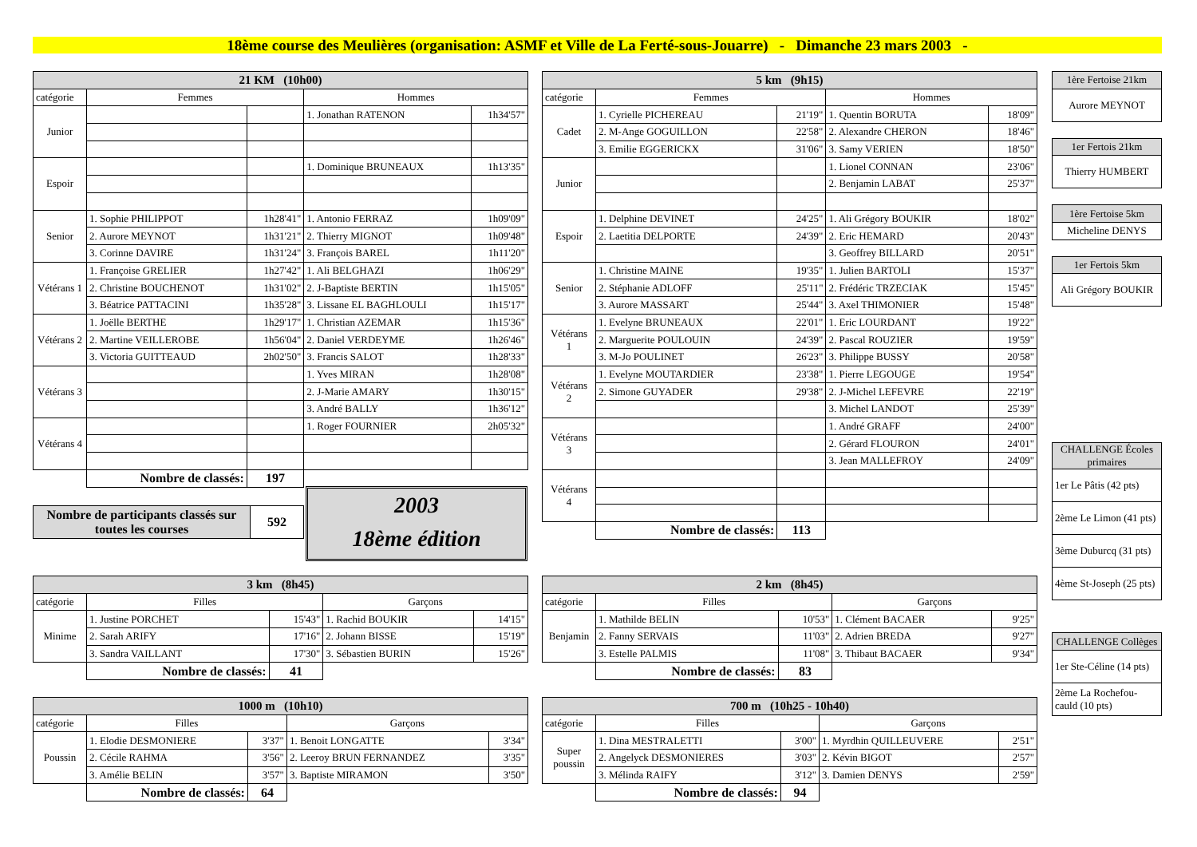18ème course des Meulières (organisation: ASMF et Ville de La Ferté-sous-Jouarre) - Dimanche 23 mars 2003 -
| 21 KM (10h00) | | | | |
| --- | --- | --- | --- | --- |
| catégorie | Femmes | | Hommes | |
| Junior | | | 1. Jonathan RATENON | 1h34'57" |
| Espoir | | | 1. Dominique BRUNEAUX | 1h13'35" |
| Senior | 1. Sophie PHILIPPOT | 1h28'41" | 1. Antonio FERRAZ | 1h09'09" |
| | 2. Aurore MEYNOT | 1h31'21" | 2. Thierry MIGNOT | 1h09'48" |
| | 3. Corinne DAVIRE | 1h31'24" | 3. François BAREL | 1h11'20" |
| Vétérans 1 | 1. Françoise GRELIER | 1h27'42" | 1. Ali BELGHAZI | 1h06'29" |
| | 2. Christine BOUCHENOT | 1h31'02" | 2. J-Baptiste BERTIN | 1h15'05" |
| | 3. Béatrice PATTACINI | 1h35'28" | 3. Lissane EL BAGHLOULI | 1h15'17" |
| Vétérans 2 | 1. Joëlle BERTHE | 1h29'17" | 1. Christian AZEMAR | 1h15'36" |
| | 2. Martine VEILLEROBE | 1h56'04" | 2. Daniel VERDEYME | 1h26'46" |
| | 3. Victoria GUITTEAUD | 2h02'50" | 3. Francis SALOT | 1h28'33" |
| Vétérans 3 | | | 1. Yves MIRAN | 1h28'08" |
| | | | 2. J-Marie AMARY | 1h30'15" |
| | | | 3. André BALLY | 1h36'12" |
| Vétérans 4 | | | 1. Roger FOURNIER | 2h05'32" |
| | Nombre de classés: | 197 | | |
| Nombre de participants classés sur toutes les courses | 592 |
2003
18ème édition
| 5 km (9h15) | | | | |
| --- | --- | --- | --- | --- |
| catégorie | Femmes | | Hommes | |
| Cadet | 1. Cyrielle PICHEREAU | 21'19" | 1. Quentin BORUTA | 18'09" |
| | 2. M-Ange GOGUILLON | 22'58" | 2. Alexandre CHERON | 18'46" |
| | 3. Emilie EGGERICKX | 31'06" | 3. Samy VERIEN | 18'50" |
| Junior | | | 1. Lionel CONNAN | 23'06" |
| | | | 2. Benjamin LABAT | 25'37" |
| Espoir | 1. Delphine DEVINET | 24'25" | 1. Ali Grégory BOUKIR | 18'02" |
| | 2. Laetitia DELPORTE | 24'39" | 2. Eric HEMARD | 20'43" |
| | | | 3. Geoffrey BILLARD | 20'51" |
| Senior | 1. Christine MAINE | 19'35" | 1. Julien BARTOLI | 15'37" |
| | 2. Stéphanie ADLOFF | 25'11" | 2. Frédéric TRZECIAK | 15'45" |
| | 3. Aurore MASSART | 25'44" | 3. Axel THIMONIER | 15'48" |
| Vétérans 1 | 1. Evelyne BRUNEAUX | 22'01" | 1. Eric LOURDANT | 19'22" |
| | 2. Marguerite POULOUIN | 24'39" | 2. Pascal ROUZIER | 19'59" |
| | 3. M-Jo POULINET | 26'23" | 3. Philippe BUSSY | 20'58" |
| Vétérans 2 | 1. Evelyne MOUTARDIER | 23'38" | 1. Pierre LEGOUGE | 19'54" |
| | 2. Simone GUYADER | 29'38" | 2. J-Michel LEFEVRE | 22'19" |
| | | | 3. Michel LANDOT | 25'39" |
| Vétérans 3 | | | 1. André GRAFF | 24'00" |
| | | | 2. Gérard FLOURON | 24'01" |
| | | | 3. Jean MALLEFROY | 24'09" |
| Vétérans 4 | | | | |
| | Nombre de classés: | 113 | | |
| 3 km (8h45) | | | | |
| --- | --- | --- | --- | --- |
| catégorie | Filles | | Garçons | |
| Minime | 1. Justine PORCHET | 15'43" | 1. Rachid BOUKIR | 14'15" |
| | 2. Sarah ARIFY | 17'16" | 2. Johann BISSE | 15'19" |
| | 3. Sandra VAILLANT | 17'30" | 3. Sébastien BURIN | 15'26" |
| | Nombre de classés: | 41 | | |
| 2 km (8h45) | | | | |
| --- | --- | --- | --- | --- |
| catégorie | Filles | | Garçons | |
| Benjamin | 1. Mathilde BELIN | 10'53" | 1. Clément BACAER | 9'25" |
| | 2. Fanny SERVAIS | 11'03" | 2. Adrien BREDA | 9'27" |
| | 3. Estelle PALMIS | 11'08" | 3. Thibaut BACAER | 9'34" |
| | Nombre de classés: | 83 | | |
| 1000 m (10h10) | | | | |
| --- | --- | --- | --- | --- |
| catégorie | Filles | | Garçons | |
| Poussin | 1. Elodie DESMONIERE | 3'37" | 1. Benoit LONGATTE | 3'34" |
| | 2. Cécile RAHMA | 3'56" | 2. Leeroy BRUN FERNANDEZ | 3'35" |
| | 3. Amélie BELIN | 3'57" | 3. Baptiste MIRAMON | 3'50" |
| | Nombre de classés: | 64 | | |
| 700 m (10h25 - 10h40) | | | | |
| --- | --- | --- | --- | --- |
| catégorie | Filles | | Garçons | |
| Super poussin | 1. Dina MESTRALETTI | 3'00" | 1. Myrdhin QUILLEUVERE | 2'51" |
| | 2. Angelyck DESMONIERES | 3'03" | 2. Kévin BIGOT | 2'57" |
| | 3. Mélinda RAIFY | 3'12" | 3. Damien DENYS | 2'59" |
| | Nombre de classés: | 94 | | |
| 1ère Fertoise 21km |
| --- |
| Aurore MEYNOT |
| 1er Fertois 21km |
| --- |
| Thierry HUMBERT |
| 1ère Fertoise 5km |
| --- |
| Micheline DENYS |
| 1er Fertois 5km |
| --- |
| Ali Grégory BOUKIR |
| CHALLENGE Écoles primaires |
| --- |
| 1er Le Pâtis (42 pts) |
| 2ème Le Limon (41 pts) |
| 3ème Duburcq (31 pts) |
| 4ème St-Joseph (25 pts) |
| CHALLENGE Collèges |
| --- |
| 1er Ste-Céline (14 pts) |
| 2ème La Rochefou-cauld (10 pts) |